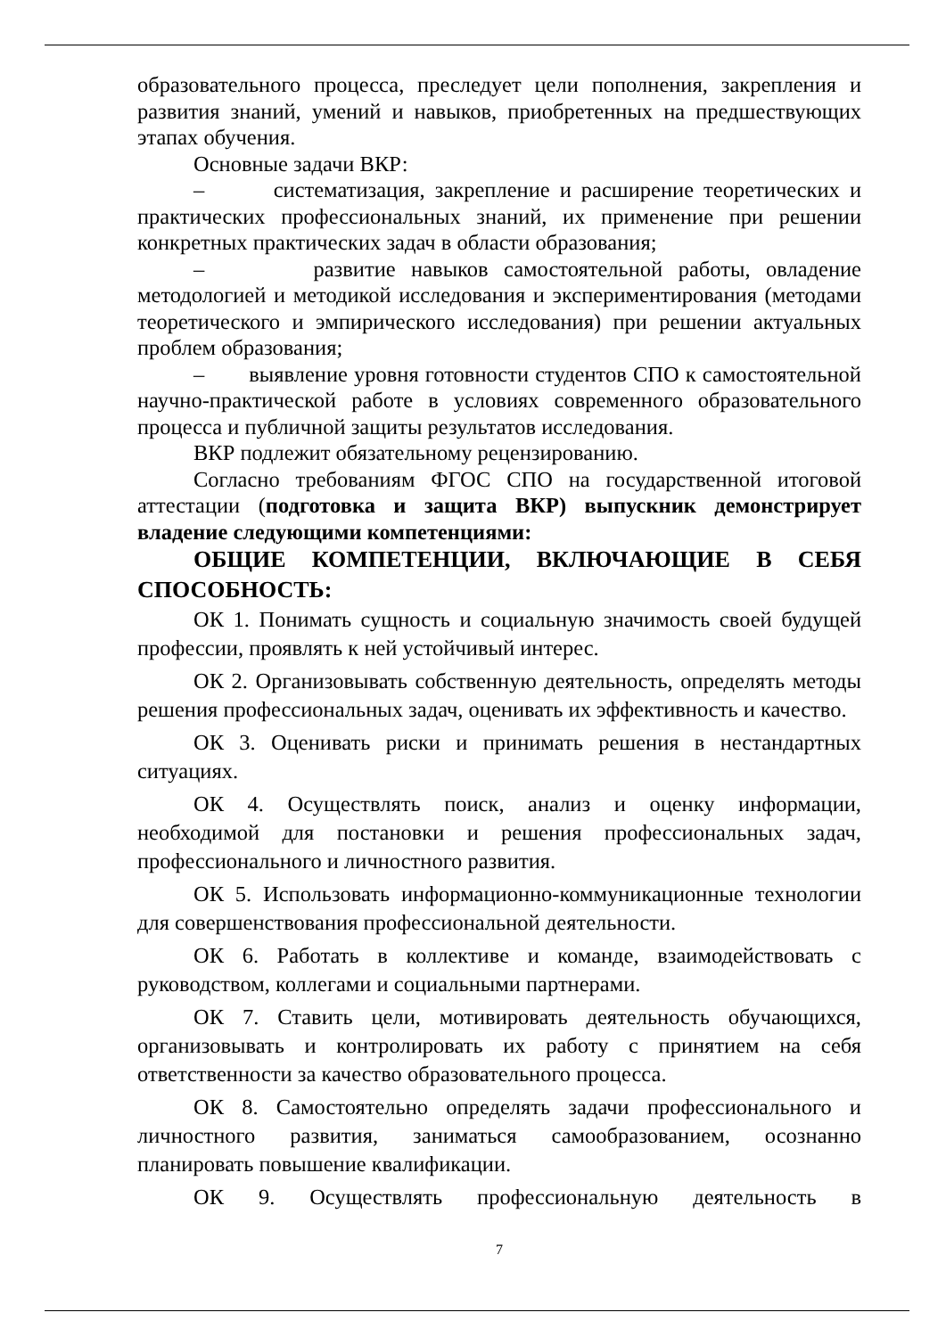образовательного процесса, преследует цели пополнения, закрепления и развития знаний, умений и навыков, приобретенных на предшествующих этапах обучения.
Основные задачи ВКР:
– систематизация, закрепление и расширение теоретических и практических профессиональных знаний, их применение при решении конкретных практических задач в области образования;
– развитие навыков самостоятельной работы, овладение методологией и методикой исследования и экспериментирования (методами теоретического и эмпирического исследования) при решении актуальных проблем образования;
– выявление уровня готовности студентов СПО к самостоятельной научно-практической работе в условиях современного образовательного процесса и публичной защиты результатов исследования.
ВКР подлежит обязательному рецензированию.
Согласно требованиям ФГОС СПО на государственной итоговой аттестации (подготовка и защита ВКР) выпускник демонстрирует владение следующими компетенциями:
ОБЩИЕ КОМПЕТЕНЦИИ, ВКЛЮЧАЮЩИЕ В СЕБЯ СПОСОБНОСТЬ:
ОК 1. Понимать сущность и социальную значимость своей будущей профессии, проявлять к ней устойчивый интерес.
ОК 2. Организовывать собственную деятельность, определять методы решения профессиональных задач, оценивать их эффективность и качество.
ОК 3. Оценивать риски и принимать решения в нестандартных ситуациях.
ОК 4. Осуществлять поиск, анализ и оценку информации, необходимой для постановки и решения профессиональных задач, профессионального и личностного развития.
ОК 5. Использовать информационно-коммуникационные технологии для совершенствования профессиональной деятельности.
ОК 6. Работать в коллективе и команде, взаимодействовать с руководством, коллегами и социальными партнерами.
ОК 7. Ставить цели, мотивировать деятельность обучающихся, организовывать и контролировать их работу с принятием на себя ответственности за качество образовательного процесса.
ОК 8. Самостоятельно определять задачи профессионального и личностного развития, заниматься самообразованием, осознанно планировать повышение квалификации.
ОК 9. Осуществлять профессиональную деятельность в
7